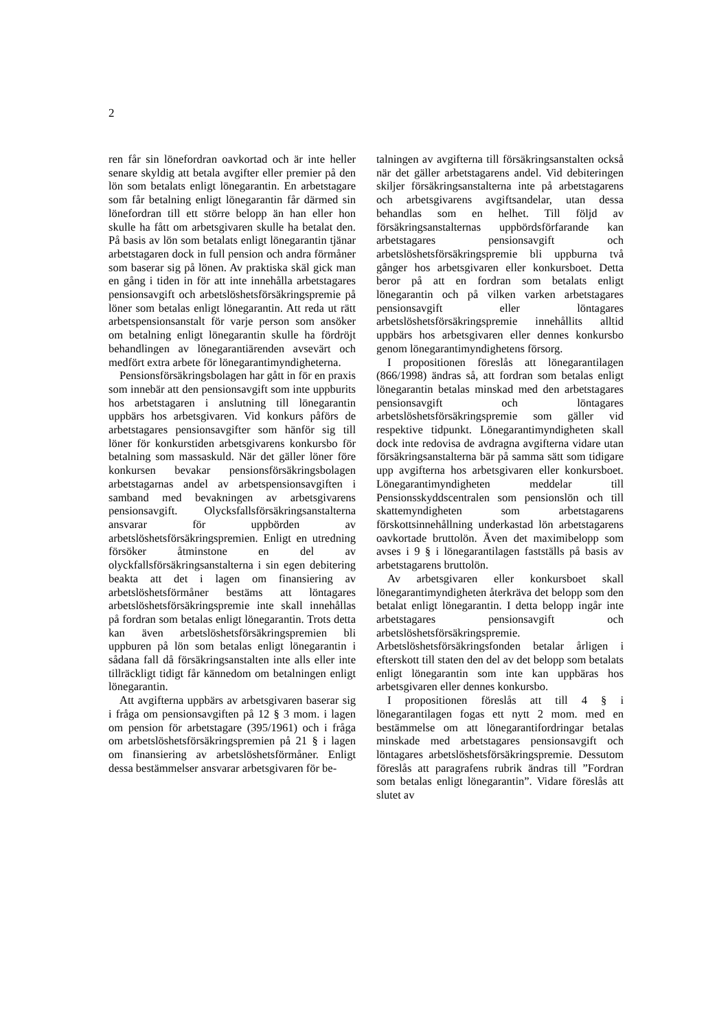2
ren får sin lönefordran oavkortad och är inte heller senare skyldig att betala avgifter eller premier på den lön som betalats enligt lönegarantin. En arbetstagare som får betalning enligt lönegarantin får därmed sin lönefordran till ett större belopp än han eller hon skulle ha fått om arbetsgivaren skulle ha betalat den. På basis av lön som betalats enligt lönegarantin tjänar arbetstagaren dock in full pension och andra förmåner som baserar sig på lönen. Av praktiska skäl gick man en gång i tiden in för att inte innehålla arbetstagares pensionsavgift och arbetslöshetsförsäkringspremie på löner som betalas enligt lönegarantin. Att reda ut rätt arbetspensionsanstalt för varje person som ansöker om betalning enligt lönegarantin skulle ha fördröjt behandlingen av lönegarantiärenden avsevärt och medfört extra arbete för lönegarantimyndigheterna.
Pensionsförsäkringsbolagen har gått in för en praxis som innebär att den pensionsavgift som inte uppburits hos arbetstagaren i anslutning till lönegarantin uppbärs hos arbetsgivaren. Vid konkurs påförs de arbetstagares pensionsavgifter som hänför sig till löner för konkurstiden arbetsgivarens konkursbo för betalning som massaskuld. När det gäller löner före konkursen bevakar pensionsförsäkringsbolagen arbetstagarnas andel av arbetspensionsavgiften i samband med bevakningen av arbetsgivarens pensionsavgift. Olycksfallsförsäkringsanstalterna ansvarar för uppbörden av arbetslöshetsförsäkringspremien. Enligt en utredning försöker åtminstone en del av olyckfallsförsäkringsanstalterna i sin egen debitering beakta att det i lagen om finansiering av arbetslöshetsförmåner bestäms att löntagares arbetslöshetsförsäkringspremie inte skall innehållas på fordran som betalas enligt lönegarantin. Trots detta kan även arbetslöshetsförsäkringspremien bli uppburen på lön som betalas enligt lönegarantin i sådana fall då försäkringsanstalten inte alls eller inte tillräckligt tidigt får kännedom om betalningen enligt lönegarantin.
Att avgifterna uppbärs av arbetsgivaren baserar sig i fråga om pensionsavgiften på 12 § 3 mom. i lagen om pension för arbetstagare (395/1961) och i fråga om arbetslöshetsförsäkringspremien på 21 § i lagen om finansiering av arbetslöshetsförmåner. Enligt dessa bestämmelser ansvarar arbetsgivaren för be-
talningen av avgifterna till försäkringsanstalten också när det gäller arbetstagarens andel. Vid debiteringen skiljer försäkringsanstalterna inte på arbetstagarens och arbetsgivarens avgiftsandelar, utan dessa behandlas som en helhet. Till följd av försäkringsanstalternas uppbördsförfarande kan arbetstagares pensionsavgift och arbetslöshetsförsäkringspremie bli uppburna två gånger hos arbetsgivaren eller konkursboet. Detta beror på att en fordran som betalats enligt lönegarantin och på vilken varken arbetstagares pensionsavgift eller löntagares arbetslöshetsförsäkringspremie innehållits alltid uppbärs hos arbetsgivaren eller dennes konkursbo genom lönegarantimyndighetens försorg.
I propositionen föreslås att lönegarantilagen (866/1998) ändras så, att fordran som betalas enligt lönegarantin betalas minskad med den arbetstagares pensionsavgift och löntagares arbetslöshetsförsäkringspremie som gäller vid respektive tidpunkt. Lönegarantimyndigheten skall dock inte redovisa de avdragna avgifterna vidare utan försäkringsanstalterna bär på samma sätt som tidigare upp avgifterna hos arbetsgivaren eller konkursboet. Lönegarantimyndigheten meddelar till Pensionsskyddscentralen som pensionslön och till skattemyndigheten som arbetstagarens förskottsinnehållning underkastad lön arbetstagarens oavkortade bruttolön. Även det maximibelopp som avses i 9 § i lönegarantilagen fastställs på basis av arbetstagarens bruttolön.
Av arbetsgivaren eller konkursboet skall lönegarantimyndigheten återkräva det belopp som den betalat enligt lönegarantin. I detta belopp ingår inte arbetstagares pensionsavgift och arbetslöshetsförsäkringspremie. Arbetslöshetsförsäkringsfonden betalar årligen i efterskott till staten den del av det belopp som betalats enligt lönegarantin som inte kan uppbäras hos arbetsgivaren eller dennes konkursbo.
I propositionen föreslås att till 4 § i lönegarantilagen fogas ett nytt 2 mom. med en bestämmelse om att lönegarantifordringar betalas minskade med arbetstagares pensionsavgift och löntagares arbetslöshetsförsäkringspremie. Dessutom föreslås att paragrafens rubrik ändras till ”Fordran som betalas enligt lönegarantin”. Vidare föreslås att slutet av